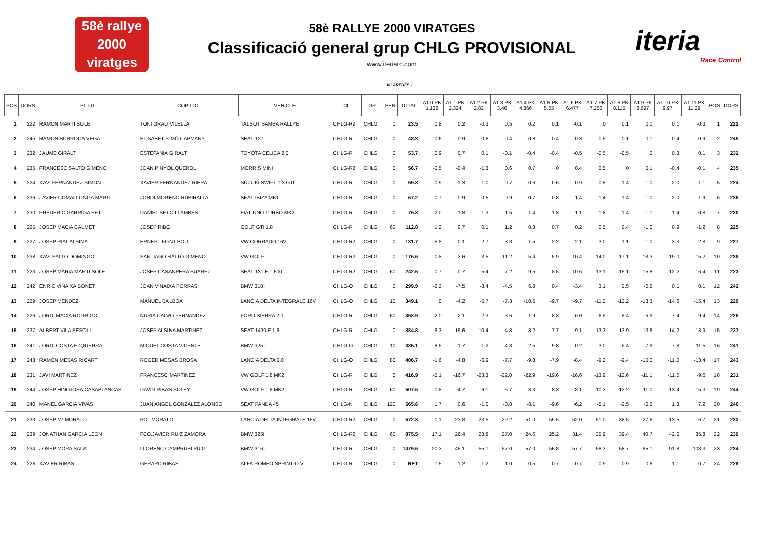58è rallye
2000
viratges
58è RALLYE 2000 VIRATGES
Classificació general grup CHLG PROVISIONAL
www.iteriarc.com
iteria
Race Control
VILAREDES 1
| POS | DORS | PILOT | COPILOT | VEHICLE | CL | GR | PEN | TOTAL | A1.0 PK 1.132 | A1.1 PK 2.324 | A1.2 PK 2.82 | A1.3 PK 3.46 | A1.4 PK 4.866 | A1.5 PK 5.55 | A1.6 PK 6.477 | A1.7 PK 7.256 | A1.8 PK 8.115 | A1.9 PK 8.697 | A1.10 PK 9.97 | A1.11 PK 11.29 | POS | DORS |
| --- | --- | --- | --- | --- | --- | --- | --- | --- | --- | --- | --- | --- | --- | --- | --- | --- | --- | --- | --- | --- | --- | --- |
| 1 | 222 | RAMON MARTI SOLE | TONI GRAU VILELLA | TALBOT SAMBA RALLYE | CHLG-R2 | CHLG | 0 | 23.5 | 0.8 | 0.2 | -0.3 | 0.5 | 0.2 | 0.1 | -0.1 | 0 | 0.1 | 0.1 | 0.1 | -0.3 | 1 | 222 |
| 2 | 245 | RAMON SURROCA VEGA | ELISABET SIMÓ CAPMANY | SEAT 127 | CHLG-R | CHLG | 0 | 48.3 | 0.6 | 0.9 | 0.6 | 0.4 | 0.8 | 0.4 | 0.3 | 0.5 | 0.1 | -0.1 | 0.4 | 0.9 | 2 | 245 |
| 3 | 232 | JAUME GIRALT | ESTEFANIA GIRALT | TOYOTA CELICA 2.0 | CHLG-R | CHLG | 0 | 53.7 | 0.9 | 0.7 | 0.1 | -0.1 | -0.4 | -0.4 | -0.5 | -0.5 | -0.5 | 0 | 0.3 | 0.1 | 3 | 232 |
| 4 | 235 | FRANCESC SALTO GIMENO | JOAN PINYOL QUEROL | MORRIS MINI | CHLG-R2 | CHLG | 0 | 56.7 | -0.5 | -0.4 | -1.3 | 0.6 | 0.7 | 0 | 0.4 | 0.5 | 0 | 0.1 | -0.4 | -0.1 | 4 | 235 |
| 5 | 224 | XAVI FERNANDEZ SIMON | XAVIER FERNANDEZ RIERA | SUZUKI SWIFT 1.3 GTI | CHLG-R | CHLG | 0 | 59.8 | 0.9 | 1.3 | 1.0 | 0.7 | 0.6 | 0.6 | 0.9 | 0.8 | 1.4 | 1.0 | 2.0 | 1.1 | 5 | 224 |
| 6 | 236 | JAVIER COMALLONGA MARTI | JORDI MORENO RUBIRALTA | SEAT IBIZA MK1 | CHLG-R | CHLG | 0 | 67.2 | -0.7 | -0.9 | 0.5 | 0.9 | 0.7 | 0.8 | 1.4 | 1.4 | 1.4 | 1.0 | 2.0 | 1.9 | 6 | 236 |
| 7 | 230 | FREDERIC GARRIGA SET | DANIEL SETO LLAMBES | FIAT UNO TURBO MK2 | CHLG-R | CHLG | 0 | 75.8 | 2.0 | 1.8 | 1.3 | 1.5 | 1.4 | 1.8 | 1.1 | 1.8 | 1.4 | 1.1 | 1.4 | -0.8 | 7 | 230 |
| 8 | 225 | JOSEP MACIA CALMET | JOSEP RIBO | GOLF GTI 1.8 | CHLG-R | CHLG | 60 | 112.8 | 1.2 | 0.7 | 0.1 | 1.2 | 0.3 | 0.7 | 0.2 | 0.5 | 0.4 | -1.0 | 0.9 | -1.2 | 8 | 225 |
| 9 | 227 | JOSEP RIAL ALSINA | ERNEST FONT POU | VW CORRADO 16V | CHLG-R2 | CHLG | 0 | 131.7 | 5.8 | -0.1 | -2.7 | 3.3 | 1.5 | 2.2 | 2.1 | 3.0 | 1.1 | 1.0 | 3.3 | 2.8 | 9 | 227 |
| 10 | 238 | XAVI SALTO DOMINGO | SANTIAGO SALTÓ GIMENO | VW GOLF | CHLG-R2 | CHLG | 0 | 176.6 | 0.8 | 2.6 | 3.5 | 11.2 | 5.4 | 5.9 | 10.4 | 14.0 | 17.1 | 18.3 | 19.0 | 15.2 | 10 | 238 |
| 11 | 223 | JOSEP MARIA MARTI SOLE | JOSEP CASANPERA SUAREZ | SEAT 131 E 1.600 | CHLG-R2 | CHLG | 60 | 242.6 | 0.7 | -0.7 | -5.4 | -7.2 | -9.5 | -8.5 | -10.6 | -13.1 | -15.1 | -15.8 | -12.2 | -16.4 | 11 | 223 |
| 12 | 242 | ENRIC VINAIXA BONET | JOAN VINAIXA PORRAS | BMW 318 i | CHLG-O | CHLG | 0 | 299.9 | -2.2 | -7.5 | -8.4 | -4.5 | 6.8 | 0.4 | -3.4 | 3.1 | 2.5 | -0.2 | 0.1 | 0.1 | 12 | 242 |
| 13 | 229 | JOSEP MENDEZ | MANUEL BALBOA | LANCIA DELTA INTEGRALE 16V | CHLG-O | CHLG | 10 | 349.1 | 0 | -4.2 | -5.7 | -7.3 | -10.6 | -9.7 | -9.7 | -11.2 | -12.2 | -13.3 | -14.6 | -15.4 | 13 | 229 |
| 14 | 226 | JORDI MACIA RODRIGO | NURIA CALVO FERNANDEZ | FORD SIERRA 2.0 | CHLG-R | CHLG | 60 | 358.9 | -2.0 | -2.1 | -2.3 | -3.6 | -1.9 | -8.8 | -6.0 | -6.5 | -8.4 | -5.9 | -7.4 | -9.4 | 14 | 226 |
| 15 | 237 | ALBERT VILA BESOLI | JOSEP ALSINA MARTINEZ | SEAT 1430 E 1.6 | CHLG-R | CHLG | 0 | 384.8 | -6.3 | -15.6 | -10.4 | -4.8 | -8.2 | -7.7 | -9.1 | -13.3 | -13.9 | -13.8 | -14.2 | -13.9 | 15 | 237 |
| 16 | 241 | JORDI COSTA EZQUERRA | MIQUEL COSTA VICENTE | BMW 325 i | CHLG-O | CHLG | 10 | 385.1 | -8.5 | 1.7 | -1.2 | 4.8 | 2.5 | -9.8 | 0.2 | -3.0 | -5.4 | -7.9 | -7.8 | -11.5 | 16 | 241 |
| 17 | 243 | RAMON MESAS RICART | ROGER MESAS BROSA | LANCIA DELTA 2.0 | CHLG-O | CHLG | 80 | 406.7 | -1.6 | -4.8 | -6.9 | -7.7 | -9.8 | -7.9 | -8.4 | -9.2 | -9.4 | -10.0 | -11.0 | -13.4 | 17 | 243 |
| 18 | 231 | JAVI MARTINEZ | FRANCESC MARTINEZ | VW GOLF 1.8 MK2 | CHLG-R | CHLG | 0 | 416.9 | -5.1 | -16.7 | -23.3 | -22.0 | -22.9 | -19.6 | -16.6 | -13.9 | -12.6 | -11.1 | -11.0 | -9.6 | 18 | 231 |
| 19 | 244 | JOSEP HINOJOSA CASABLANCAS | DAVID RIBAS SOLEY | VW GOLF 1.8 MK2 | CHLG-R | CHLG | 60 | 507.6 | -0.8 | -4.7 | -6.1 | -5.7 | -8.3 | -8.3 | -8.1 | -10.3 | -12.2 | -11.0 | -13.4 | -15.3 | 19 | 244 |
| 20 | 240 | MANEL GARCIA VIVAS | JUAN ANGEL GONZALEZ ALONSO | SEAT PANDA 45 | CHLG-N | CHLG | 120 | 565.6 | 1.7 | 0.6 | -1.0 | -0.8 | -8.1 | -9.6 | -6.2 | -5.1 | -2.5 | -0.5 | 1.3 | 7.2 | 20 | 240 |
| 21 | 233 | JOSEP Mª MORATO | POL MORATO | LANCIA DELTA INTEGRALE 16V | CHLG-R2 | CHLG | 0 | 572.3 | 0.1 | 23.8 | 23.5 | 29.2 | 51.0 | 55.5 | 52.0 | 51.0 | 38.5 | 27.6 | 13.5 | 6.7 | 21 | 233 |
| 22 | 239 | JONATHAN GARCIA LEON | FCO.JAVIER RUIZ ZAMORA | BMW 325I | CHLG-R2 | CHLG | 60 | 875.5 | 17.1 | 26.4 | 28.8 | 27.0 | 24.6 | 25.2 | 31.4 | 35.9 | 39.4 | 40.7 | 42.0 | 35.8 | 22 | 239 |
| 23 | 234 | JOSEP MORA SALA | LLORENÇ CAMPRUBI PUIG | BMW 316 i | CHLG-R | CHLG | 0 | 1479.6 | -20.3 | -45.1 | -55.1 | -57.0 | -57.0 | -56.8 | -57.7 | -58.3 | -58.7 | -65.1 | -91.8 | -108.3 | 23 | 234 |
| 24 | 228 | XAVIER RIBAS | GERARD RIBAS | ALFA ROMEO SPRINT Q.V. | CHLG-R | CHLG | 0 | RET | 1.5 | 1.2 | 1.2 | 1.0 | 0.5 | 0.7 | 0.7 | 0.9 | 0.9 | 0.6 | 1.1 | 0.7 | 24 | 228 |